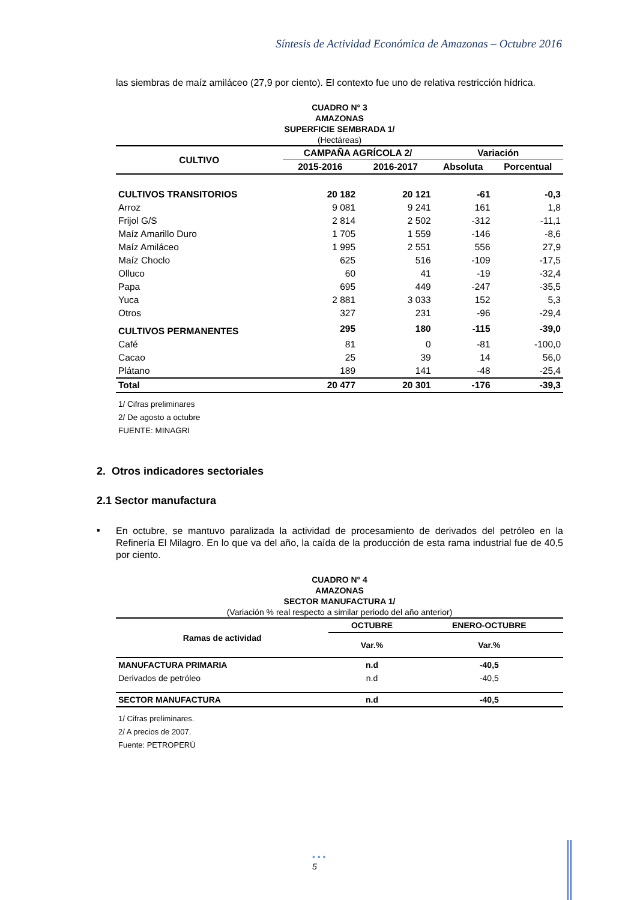Síntesis de Actividad Económica de Amazonas – Octubre 2016
las siembras de maíz amiláceo (27,9 por ciento). El contexto fue uno de relativa restricción hídrica.
CUADRO N° 3
AMAZONAS
SUPERFICIE SEMBRADA 1/
(Hectáreas)
| CULTIVO | CAMPAÑA AGRÍCOLA 2/ | | Variación | |
| --- | --- | --- | --- | --- |
| | 2015-2016 | 2016-2017 | Absoluta | Porcentual |
| CULTIVOS TRANSITORIOS | 20 182 | 20 121 | -61 | -0,3 |
| Arroz | 9 081 | 9 241 | 161 | 1,8 |
| Frijol G/S | 2 814 | 2 502 | -312 | -11,1 |
| Maíz Amarillo Duro | 1 705 | 1 559 | -146 | -8,6 |
| Maíz Amiláceo | 1 995 | 2 551 | 556 | 27,9 |
| Maíz Choclo | 625 | 516 | -109 | -17,5 |
| Olluco | 60 | 41 | -19 | -32,4 |
| Papa | 695 | 449 | -247 | -35,5 |
| Yuca | 2 881 | 3 033 | 152 | 5,3 |
| Otros | 327 | 231 | -96 | -29,4 |
| CULTIVOS PERMANENTES | 295 | 180 | -115 | -39,0 |
| Café | 81 | 0 | -81 | -100,0 |
| Cacao | 25 | 39 | 14 | 56,0 |
| Plátano | 189 | 141 | -48 | -25,4 |
| Total | 20 477 | 20 301 | -176 | -39,3 |
1/ Cifras preliminares
2/ De agosto a octubre
FUENTE: MINAGRI
2. Otros indicadores sectoriales
2.1 Sector manufactura
▪
En octubre, se mantuvo paralizada la actividad de procesamiento de derivados del petróleo en la Refinería El Milagro. En lo que va del año, la caída de la producción de esta rama industrial fue de 40,5 por ciento.
CUADRO N° 4
AMAZONAS
SECTOR MANUFACTURA 1/
(Variación % real respecto a similar periodo del año anterior)
| Ramas de actividad | OCTUBRE | ENERO-OCTUBRE |
| --- | --- | --- |
| | Var.% | Var.% |
| MANUFACTURA PRIMARIA | n.d | -40,5 |
| Derivados de petróleo | n.d | -40,5 |
| SECTOR MANUFACTURA | n.d | -40,5 |
1/ Cifras preliminares.
2/ A precios de 2007.
Fuente: PETROPERÚ
• • •
5